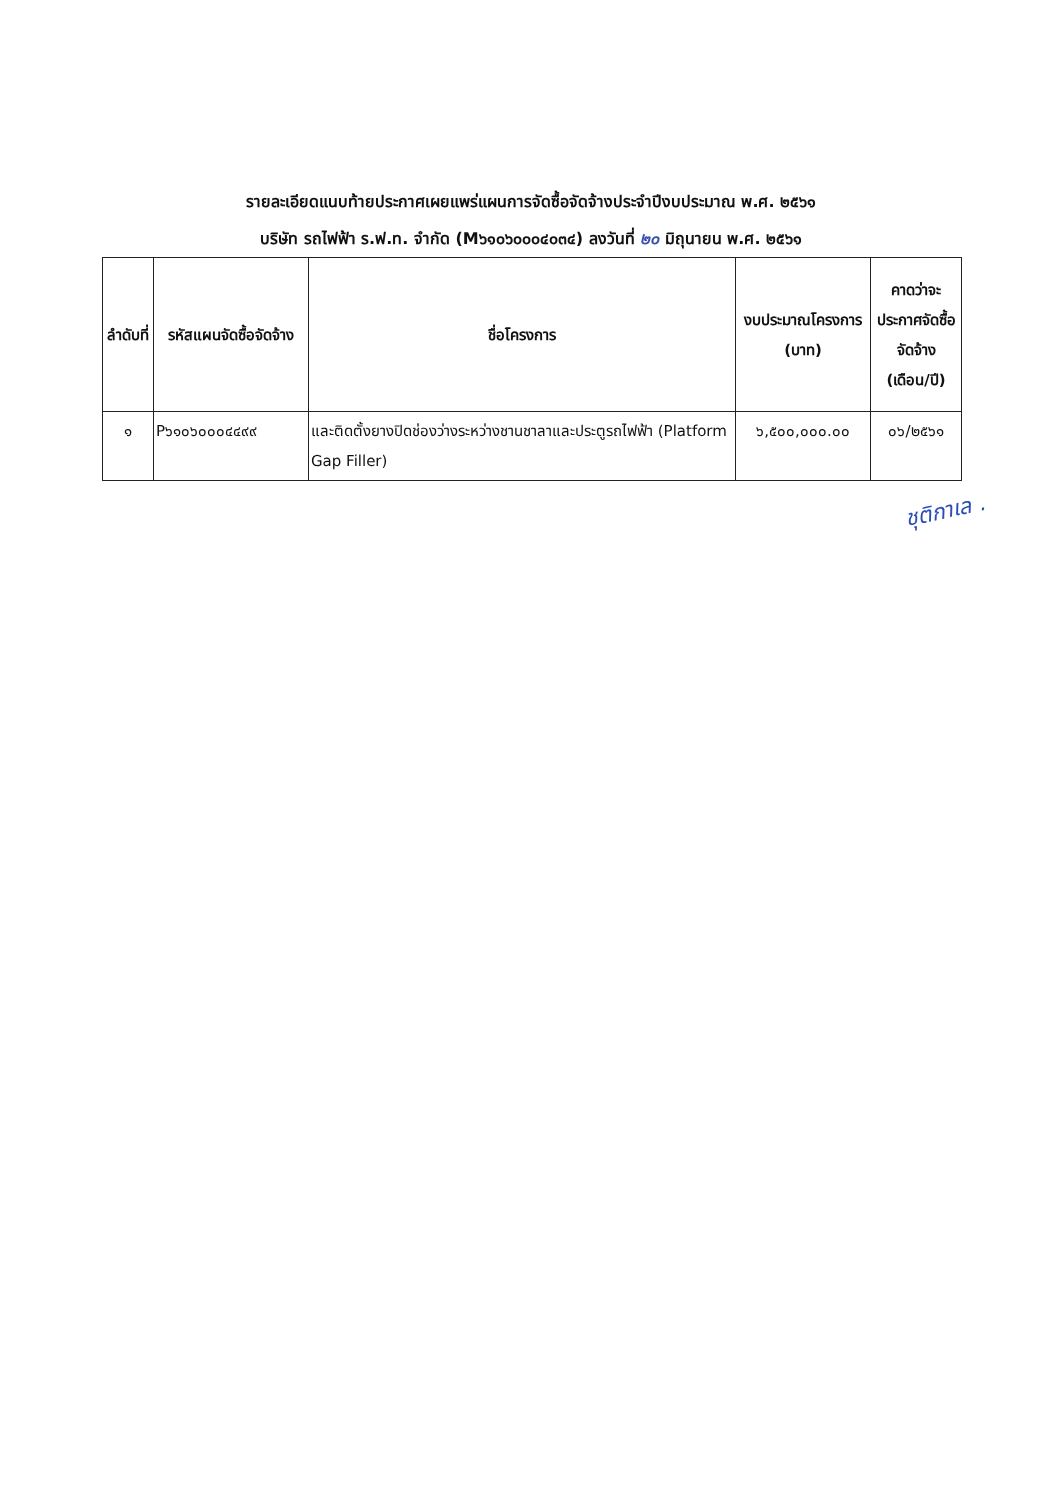รายละเอียดแนบท้ายประกาศเผยแพร่แผนการจัดซื้อจัดจ้างประจำปีงบประมาณ พ.ศ. ๒๕๖๑
บริษัท รถไฟฟ้า ร.ฟ.ท. จำกัด (M๖๑๐๖๐๐๐๔๐๓๔) ลงวันที่ ๒๐ มิถุนายน พ.ศ. ๒๕๖๑
| ลำดับที่ | รหัสแผนจัดซื้อจัดจ้าง | ชื่อโครงการ | งบประมาณโครงการ (บาท) | คาดว่าจะประกาศจัดซื้อจัดจ้าง (เดือน/ปี) |
| --- | --- | --- | --- | --- |
| ๑ | P๖๑๐๖๐๐๐๔๔๙๙ | และติดตั้งยางปิดช่องว่างระหว่างชานชาลาและประตูรถไฟฟ้า (Platform Gap Filler) | ๖,๕๐๐,๐๐๐.๐๐ | ๐๖/๒๕๖๑ |
ชุติกาเล .